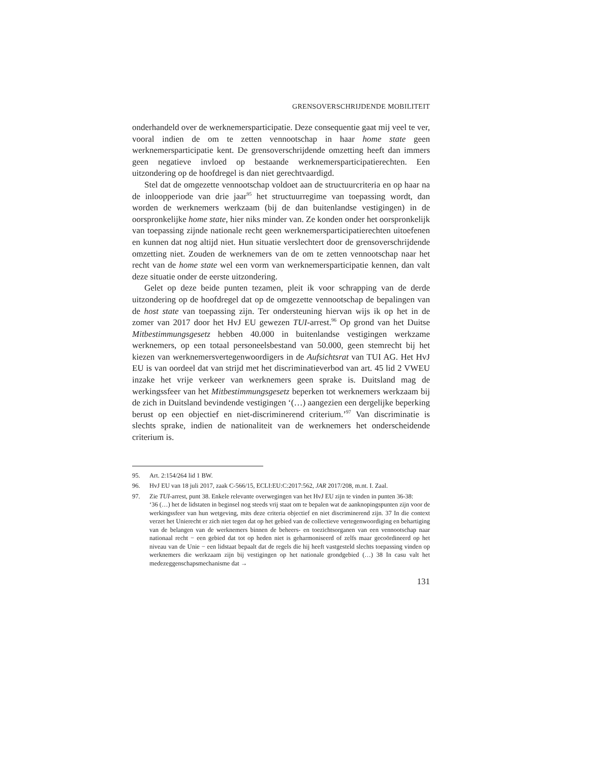GRENSOVERSCHRIJDENDE MOBILITEIT
onderhandeld over de werknemersparticipatie. Deze consequentie gaat mij veel te ver, vooral indien de om te zetten vennootschap in haar home state geen werknemersparticipatie kent. De grensoverschrijdende omzetting heeft dan immers geen negatieve invloed op bestaande werknemersparticipatierechten. Een uitzondering op de hoofdregel is dan niet gerechtvaardigd.
Stel dat de omgezette vennootschap voldoet aan de structuurcriteria en op haar na de inloopperiode van drie jaar<sup>95</sup> het structuurregime van toepassing wordt, dan worden de werknemers werkzaam (bij de dan buitenlandse vestigingen) in de oorspronkelijke home state, hier niks minder van. Ze konden onder het oorspronkelijk van toepassing zijnde nationale recht geen werknemersparticipatierechten uitoefenen en kunnen dat nog altijd niet. Hun situatie verslechtert door de grensoverschrijdende omzetting niet. Zouden de werknemers van de om te zetten vennootschap naar het recht van de home state wel een vorm van werknemersparticipatie kennen, dan valt deze situatie onder de eerste uitzondering.
Gelet op deze beide punten tezamen, pleit ik voor schrapping van de derde uitzondering op de hoofdregel dat op de omgezette vennootschap de bepalingen van de host state van toepassing zijn. Ter ondersteuning hiervan wijs ik op het in de zomer van 2017 door het HvJ EU gewezen TUI-arrest.<sup>96</sup> Op grond van het Duitse Mitbestimmungsgesetz hebben 40.000 in buitenlandse vestigingen werkzame werknemers, op een totaal personeelsbestand van 50.000, geen stemrecht bij het kiezen van werknemersvertegenwoordigers in de Aufsichtsrat van TUI AG. Het HvJ EU is van oordeel dat van strijd met het discriminatieverbod van art. 45 lid 2 VWEU inzake het vrije verkeer van werknemers geen sprake is. Duitsland mag de werkingssfeer van het Mitbestimmungsgesetz beperken tot werknemers werkzaam bij de zich in Duitsland bevindende vestigingen ‘(…) aangezien een dergelijke beperking berust op een objectief en niet-discriminerend criterium.’<sup>97</sup> Van discriminatie is slechts sprake, indien de nationaliteit van de werknemers het onderscheidende criterium is.
95. Art. 2:154/264 lid 1 BW.
96. HvJ EU van 18 juli 2017, zaak C-566/15, ECLI:EU:C:2017:562, JAR 2017/208, m.nt. I. Zaal.
97. Zie TUI-arrest, punt 38. Enkele relevante overwegingen van het HvJ EU zijn te vinden in punten 36-38:
‘36 (…) het de lidstaten in beginsel nog steeds vrij staat om te bepalen wat de aanknopingspunten zijn voor de werkingssfeer van hun wetgeving, mits deze criteria objectief en niet discriminerend zijn. 37 In die context verzet het Unierecht er zich niet tegen dat op het gebied van de collectieve vertegenwoordiging en behartiging van de belangen van de werknemers binnen de beheers- en toezichtsorganen van een vennootschap naar nationaal recht − een gebied dat tot op heden niet is geharmoniseerd of zelfs maar gecoördineerd op het niveau van de Unie − een lidstaat bepaalt dat de regels die hij heeft vastgesteld slechts toepassing vinden op werknemers die werkzaam zijn bij vestigingen op het nationale grondgebied (…) 38 In casu valt het medezeggenschapsmechanisme dat →
131